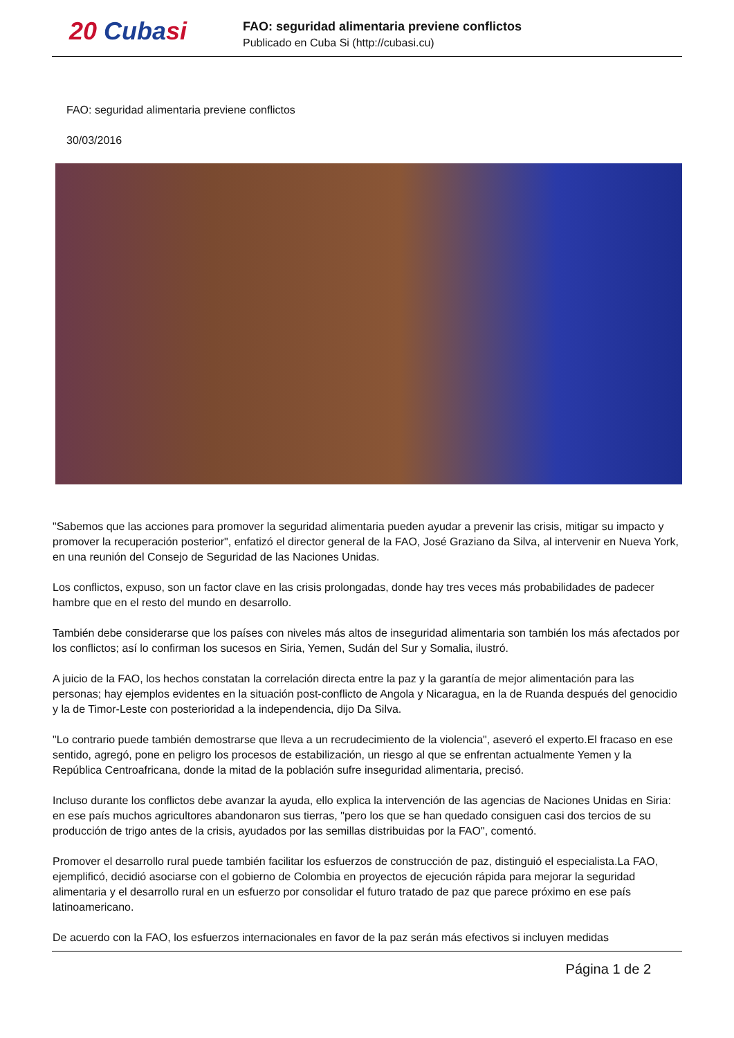20 Cubasi
FAO: seguridad alimentaria previene conflictos
Publicado en Cuba Si (http://cubasi.cu)
FAO: seguridad alimentaria previene conflictos
30/03/2016
"Sabemos que las acciones para promover la seguridad alimentaria pueden ayudar a prevenir las crisis, mitigar su impacto y promover la recuperación posterior", enfatizó el director general de la FAO, José Graziano da Silva, al intervenir en Nueva York, en una reunión del Consejo de Seguridad de las Naciones Unidas.
Los conflictos, expuso, son un factor clave en las crisis prolongadas, donde hay tres veces más probabilidades de padecer hambre que en el resto del mundo en desarrollo.
También debe considerarse que los países con niveles más altos de inseguridad alimentaria son también los más afectados por los conflictos; así lo confirman los sucesos en Siria, Yemen, Sudán del Sur y Somalia, ilustró.
A juicio de la FAO, los hechos constatan la correlación directa entre la paz y la garantía de mejor alimentación para las personas; hay ejemplos evidentes en la situación post-conflicto de Angola y Nicaragua, en la de Ruanda después del genocidio y la de Timor-Leste con posterioridad a la independencia, dijo Da Silva.
"Lo contrario puede también demostrarse que lleva a un recrudecimiento de la violencia", aseveró el experto.El fracaso en ese sentido, agregó, pone en peligro los procesos de estabilización, un riesgo al que se enfrentan actualmente Yemen y la República Centroafricana, donde la mitad de la población sufre inseguridad alimentaria, precisó.
Incluso durante los conflictos debe avanzar la ayuda, ello explica la intervención de las agencias de Naciones Unidas en Siria: en ese país muchos agricultores abandonaron sus tierras, "pero los que se han quedado consiguen casi dos tercios de su producción de trigo antes de la crisis, ayudados por las semillas distribuidas por la FAO", comentó.
Promover el desarrollo rural puede también facilitar los esfuerzos de construcción de paz, distinguió el especialista.La FAO, ejemplificó, decidió asociarse con el gobierno de Colombia en proyectos de ejecución rápida para mejorar la seguridad alimentaria y el desarrollo rural en un esfuerzo por consolidar el futuro tratado de paz que parece próximo en ese país latinoamericano.
De acuerdo con la FAO, los esfuerzos internacionales en favor de la paz serán más efectivos si incluyen medidas
Página 1 de 2